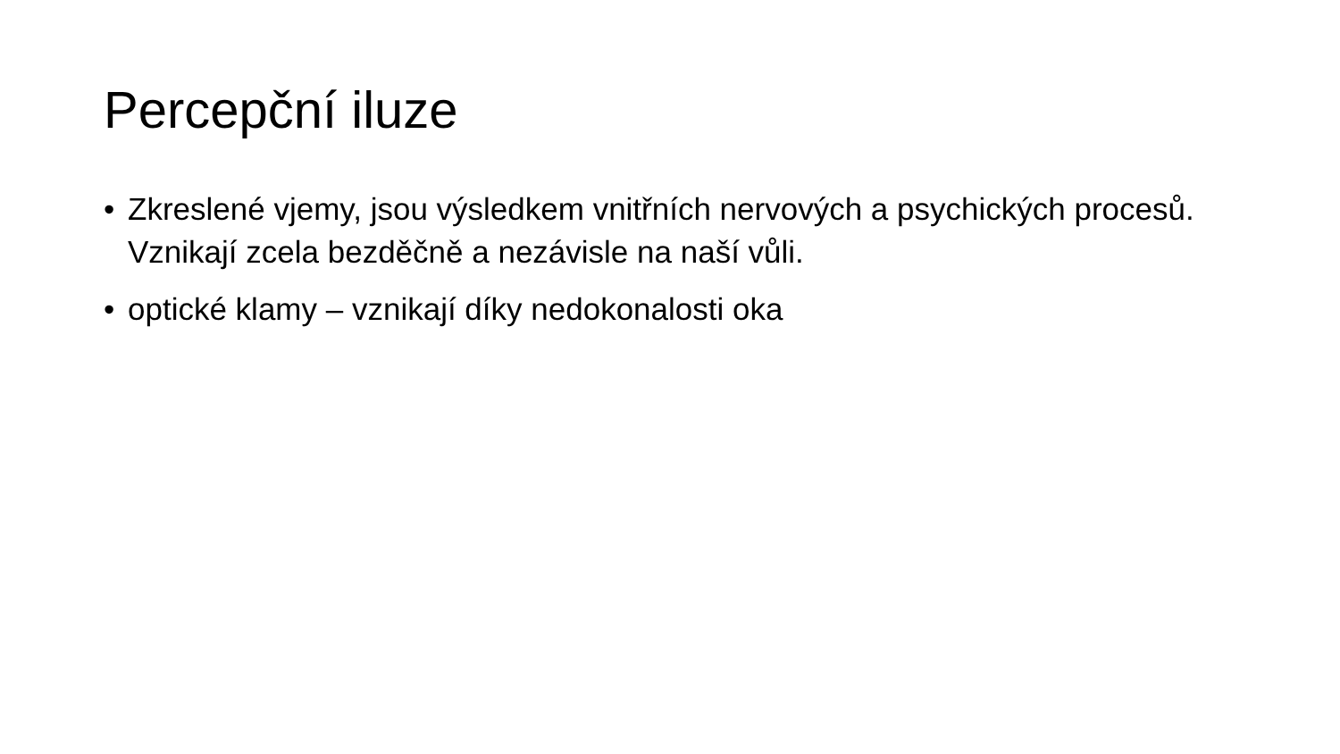Percepční iluze
• Zkreslené vjemy, jsou výsledkem vnitřních nervových a psychických procesů. Vznikají zcela bezděčně a nezávisle na naší vůli.
• optické klamy – vznikají díky nedokonalosti oka